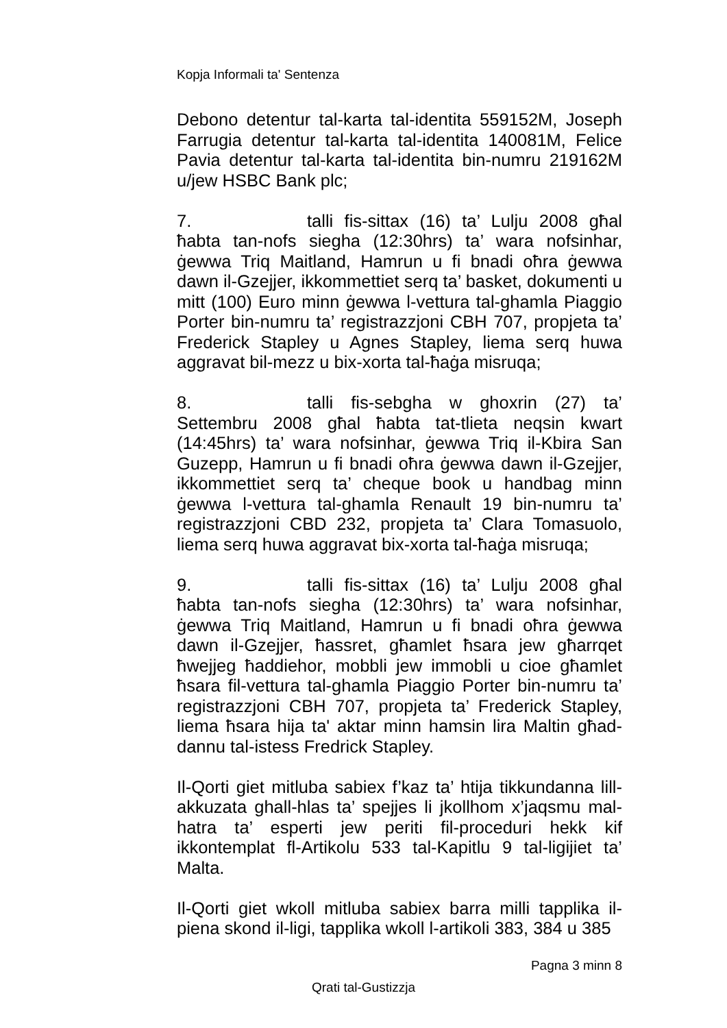Kopja Informali ta' Sentenza
Debono detentur tal-karta tal-identita 559152M, Joseph Farrugia detentur tal-karta tal-identita 140081M, Felice Pavia detentur tal-karta tal-identita bin-numru 219162M u/jew HSBC Bank plc;
7. talli fis-sittax (16) ta’ Lulju 2008 għal ħabta tan-nofs siegha (12:30hrs) ta’ wara nofsinhar, ġewwa Triq Maitland, Hamrun u fi bnadi oħra ġewwa dawn il-Gzejjer, ikkommettiet serq ta’ basket, dokumenti u mitt (100) Euro minn ġewwa l-vettura tal-ghamla Piaggio Porter bin-numru ta’ registrazzjoni CBH 707, propjeta ta’ Frederick Stapley u Agnes Stapley, liema serq huwa aggravat bil-mezz u bix-xorta tal-ħaġa misruqa;
8. talli fis-sebgha w ghoxrin (27) ta’ Settembru 2008 għal ħabta tat-tlieta neqsin kwart (14:45hrs) ta’ wara nofsinhar, ġewwa Triq il-Kbira San Guzepp, Hamrun u fi bnadi oħra ġewwa dawn il-Gzejjer, ikkommettiet serq ta’ cheque book u handbag minn ġewwa l-vettura tal-ghamla Renault 19 bin-numru ta’ registrazzjoni CBD 232, propjeta ta’ Clara Tomasuolo, liema serq huwa aggravat bix-xorta tal-ħaġa misruqa;
9. talli fis-sittax (16) ta’ Lulju 2008 għal ħabta tan-nofs siegha (12:30hrs) ta’ wara nofsinhar, ġewwa Triq Maitland, Hamrun u fi bnadi oħra ġewwa dawn il-Gzejjer, ħassret, għamlet ħsara jew għarrqet ħwejjeg ħaddiehor, mobbli jew immobli u cioe għamlet ħsara fil-vettura tal-ghamla Piaggio Porter bin-numru ta’ registrazzjoni CBH 707, propjeta ta’ Frederick Stapley, liema ħsara hija ta' aktar minn hamsin lira Maltin għad-dannu tal-istess Fredrick Stapley.
Il-Qorti giet mitluba sabiex f’kaz ta’ htija tikkundanna lill-akkuzata ghall-hlas ta’ spejjes li jkollhom x’jaqsmu mal-hatra ta’ esperti jew periti fil-proceduri hekk kif ikkontemplat fl-Artikolu 533 tal-Kapitlu 9 tal-ligijiet ta’ Malta.
Il-Qorti giet wkoll mitluba sabiex barra milli tapplika il-piena skond il-ligi, tapplika wkoll l-artikoli 383, 384 u 385
Pagna 3 minn 8
Qrati tal-Gustizzja